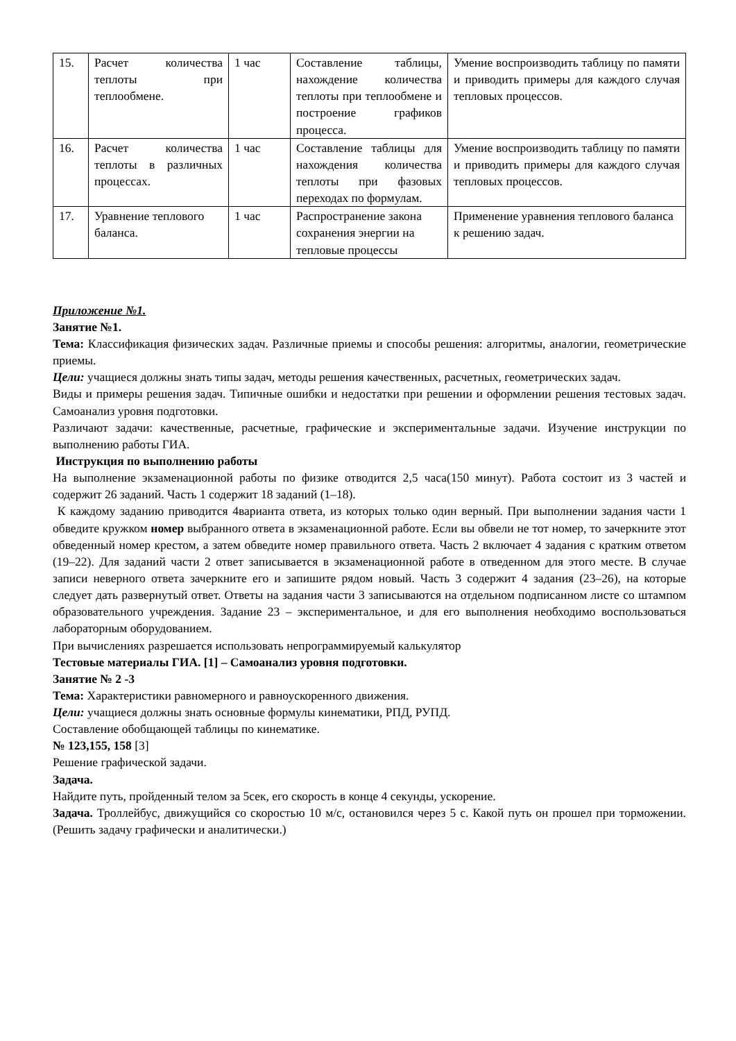| 15. | Расчет количества теплоты при теплообмене. | 1 час | Составление таблицы, нахождение количества теплоты при теплообмене и построение графиков процесса. | Умение воспроизводить таблицу по памяти и приводить примеры для каждого случая тепловых процессов. |
| 16. | Расчет количества теплоты в различных процессах. | 1 час | Составление таблицы для нахождения количества теплоты при фазовых переходах по формулам. | Умение воспроизводить таблицу по памяти и приводить примеры для каждого случая тепловых процессов. |
| 17. | Уравнение теплового баланса. | 1 час | Распространение закона сохранения энергии на тепловые процессы | Применение уравнения теплового баланса к решению задач. |
Приложение №1.
Занятие №1.
Тема: Классификация физических задач. Различные приемы и способы решения: алгоритмы, аналогии, геометрические приемы.
Цели: учащиеся должны знать типы задач, методы решения качественных, расчетных, геометрических задач.
Виды и примеры решения задач. Типичные ошибки и недостатки при решении и оформлении решения тестовых задач. Самоанализ уровня подготовки.
Различают задачи: качественные, расчетные, графические и экспериментальные задачи. Изучение инструкции по выполнению работы ГИА.
Инструкция по выполнению работы
На выполнение экзаменационной работы по физике отводится 2,5 часа(150 минут). Работа состоит из 3 частей и содержит 26 заданий. Часть 1 содержит 18 заданий (1–18).
К каждому заданию приводится 4варианта ответа, из которых только один верный. При выполнении задания части 1 обведите кружком номер выбранного ответа в экзаменационной работе. Если вы обвели не тот номер, то зачеркните этот обведенный номер крестом, а затем обведите номер правильного ответа. Часть 2 включает 4 задания с кратким ответом (19–22). Для заданий части 2 ответ записывается в экзаменационной работе в отведенном для этого месте. В случае записи неверного ответа зачеркните его и запишите рядом новый. Часть 3 содержит 4 задания (23–26), на которые следует дать развернутый ответ. Ответы на задания части 3 записываются на отдельном подписанном листе со штампом образовательного учреждения. Задание 23 – экспериментальное, и для его выполнения необходимо воспользоваться лабораторным оборудованием.
При вычислениях разрешается использовать непрограммируемый калькулятор
Тестовые материалы ГИА. [1] – Самоанализ уровня подготовки.
Занятие № 2 -3
Тема: Характеристики равномерного и равноускоренного движения.
Цели: учащиеся должны знать основные формулы кинематики, РПД, РУПД.
Составление обобщающей таблицы по кинематике.
№ 123,155, 158 [3]
Решение графической задачи.
Задача.
Найдите путь, пройденный телом за 5сек, его скорость в конце 4 секунды, ускорение.
Задача. Троллейбус, движущийся со скоростью 10 м/с, остановился через 5 с. Какой путь он прошел при торможении. (Решить задачу графически и аналитически.)